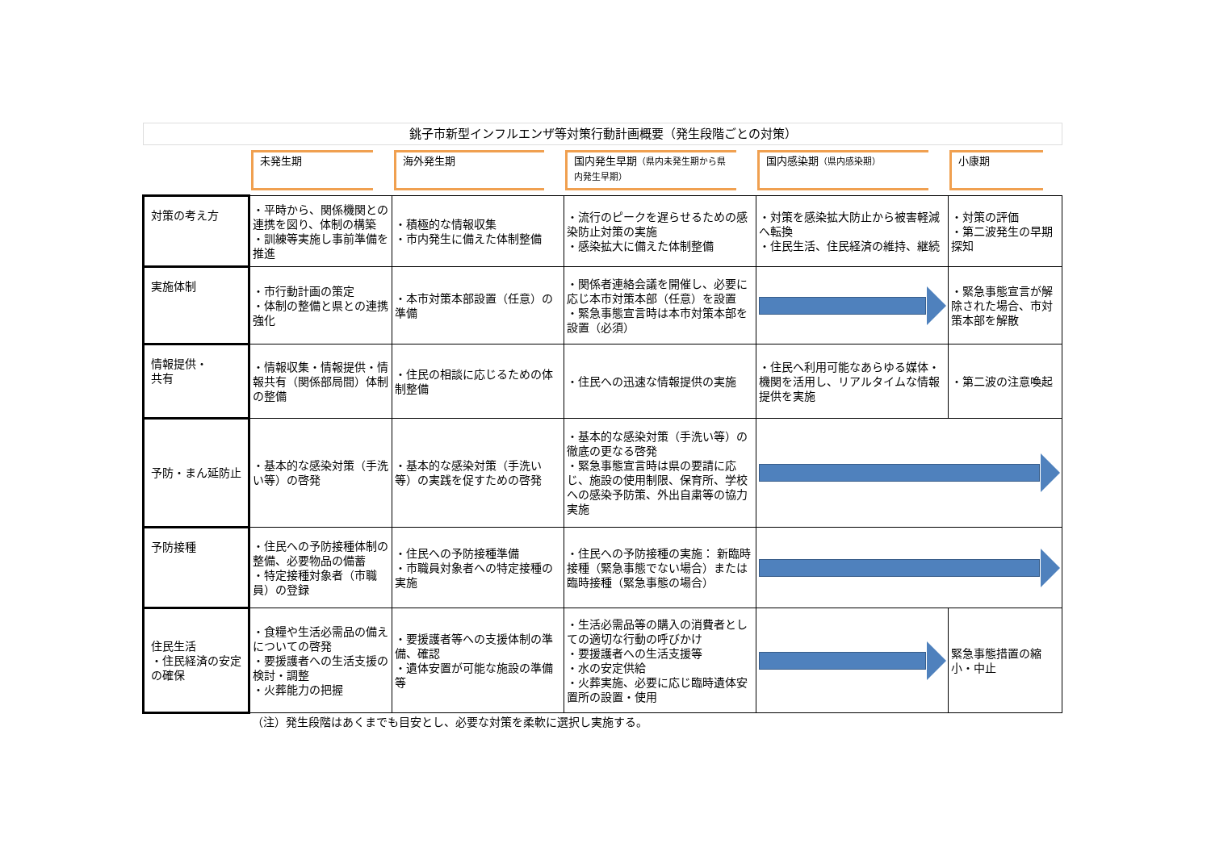| 銚子市新型インフルエンザ等対策行動計画概要（発生段階ごとの対策） | | | | | |
| | 未発生期 | 海外発生期 | 国内発生早期 （県内未発生期から県内発生早期） | 国内感染期 （県内感染期） | 小康期 |
| 対策の考え方 | ・平時から、関係機関との連携を図り、体制の構築 ・訓練等実施し事前準備を推進 | ・積極的な情報収集 ・市内発生に備えた体制整備 | ・流行のピークを遅らせるための感染防止対策の実施 ・感染拡大に備えた体制整備 | ・対策を感染拡大防止から被害軽減へ転換 ・住民生活、住民経済の維持、継続 | ・対策の評価 ・第二波発生の早期探知 |
| 実施体制 | ・市行動計画の策定 ・体制の整備と県との連携強化 | ・本市対策本部設置（任意）の準備 | ・関係者連絡会議を開催し、必要に応じ本市対策本部（任意）を設置 ・緊急事態宣言時は本市対策本部を設置（必須） | | ・緊急事態宣言が解除された場合、市対策本部を解散 |
| 情報提供・ 共有 | ・情報収集・情報提供・情報共有（関係部局間）体制の整備 | ・住民の相談に応じるための体制整備 | ・住民への迅速な情報提供の実施 | ・住民へ利用可能なあらゆる媒体・機関を活用し、リアルタイムな情報提供を実施 | ・第二波の注意喚起 |
| 予防・まん延防止 | ・基本的な感染対策（手洗い等）の啓発 | ・基本的な感染対策（手洗い等）の実践を促すための啓発 | ・基本的な感染対策（手洗い等）の徹底の更なる啓発 ・緊急事態宣言時は県の要請に応じ、施設の使用制限、保育所、学校への感染予防策、外出自粛等の協力実施 | | |
| 予防接種 | ・住民への予防接種体制の整備、必要物品の備蓄 ・特定接種対象者（市職員）の登録 | ・住民への予防接種準備 ・市職員対象者への特定接種の実施 | ・住民への予防接種の実施： 新臨時接種（緊急事態でない場合）または臨時接種（緊急事態の場合） | | |
| 住民生活 ・住民経済の安定の確保 | ・食糧や生活必需品の備えについての啓発 ・要援護者への生活支援の検討・調整 ・火葬能力の把握 | ・要援護者等への支援体制の準備、確認 ・遺体安置が可能な施設の準備等 | ・生活必需品等の購入の消費者としての適切な行動の呼びかけ ・要援護者への生活支援等 ・水の安定供給 ・火葬実施、必要に応じ臨時遺体安置所の設置・使用 | | 緊急事態措置の縮小・中止 |
| | （注）発生段階はあくまでも目安とし、必要な対策を柔軟に選択し実施する。 | | | | |